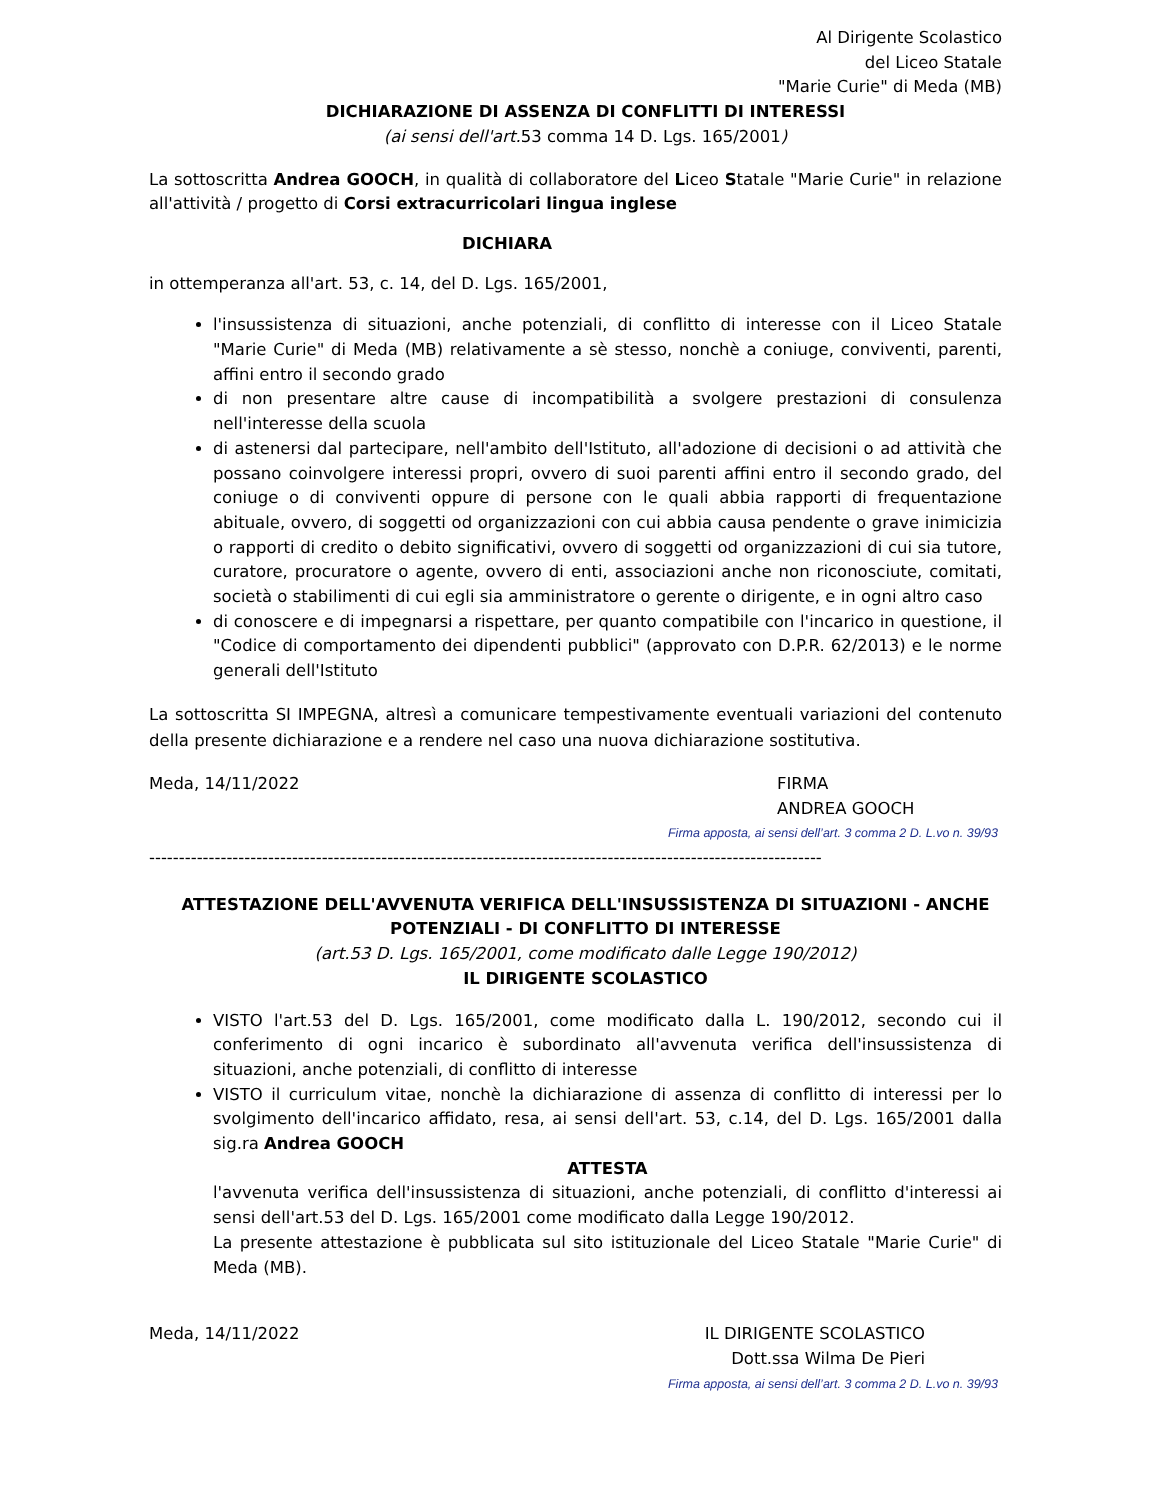Al Dirigente Scolastico
del Liceo Statale
"Marie Curie" di Meda (MB)
DICHIARAZIONE DI ASSENZA DI CONFLITTI DI INTERESSI
(ai sensi dell'art. 53 comma 14 D. Lgs. 165/2001)
La sottoscritta Andrea GOOCH, in qualità di collaboratore del Liceo Statale "Marie Curie" in relazione all'attività / progetto di Corsi extracurricolari lingua inglese
DICHIARA
in ottemperanza all'art. 53, c. 14, del D. Lgs. 165/2001,
l'insussistenza di situazioni, anche potenziali, di conflitto di interesse con il Liceo Statale "Marie Curie" di Meda (MB) relativamente a sè stesso, nonchè a coniuge, conviventi, parenti, affini entro il secondo grado
di non presentare altre cause di incompatibilità a svolgere prestazioni di consulenza nell'interesse della scuola
di astenersi dal partecipare, nell'ambito dell'Istituto, all'adozione di decisioni o ad attività che possano coinvolgere interessi propri, ovvero di suoi parenti affini entro il secondo grado, del coniuge o di conviventi oppure di persone con le quali abbia rapporti di frequentazione abituale, ovvero, di soggetti od organizzazioni con cui abbia causa pendente o grave inimicizia o rapporti di credito o debito significativi, ovvero di soggetti od organizzazioni di cui sia tutore, curatore, procuratore o agente, ovvero di enti, associazioni anche non riconosciute, comitati, società o stabilimenti di cui egli sia amministratore o gerente o dirigente, e in ogni altro caso
di conoscere e di impegnarsi a rispettare, per quanto compatibile con l'incarico in questione, il "Codice di comportamento dei dipendenti pubblici" (approvato con D.P.R. 62/2013) e le norme generali dell'Istituto
La sottoscritta SI IMPEGNA, altresì a comunicare tempestivamente eventuali variazioni del contenuto della presente dichiarazione e a rendere nel caso una nuova dichiarazione sostitutiva.
Meda, 14/11/2022 FIRMA
ANDREA GOOCH
Firma apposta, ai sensi dell’art. 3 comma 2 D. L.vo n. 39/93
-----------------------------------------------------------------------------------------------------------------
ATTESTAZIONE DELL'AVVENUTA VERIFICA DELL'INSUSSISTENZA DI SITUAZIONI - ANCHE POTENZIALI - DI CONFLITTO DI INTERESSE
(art.53 D. Lgs. 165/2001, come modificato dalle Legge 190/2012)
IL DIRIGENTE SCOLASTICO
VISTO l'art.53 del D. Lgs. 165/2001, come modificato dalla L. 190/2012, secondo cui il conferimento di ogni incarico è subordinato all'avvenuta verifica dell'insussistenza di situazioni, anche potenziali, di conflitto di interesse
VISTO il curriculum vitae, nonchè la dichiarazione di assenza di conflitto di interessi per lo svolgimento dell'incarico affidato, resa, ai sensi dell'art. 53, c.14, del D. Lgs. 165/2001 dalla sig.ra Andrea GOOCH
ATTESTA
l'avvenuta verifica dell'insussistenza di situazioni, anche potenziali, di conflitto d'interessi ai sensi dell'art.53 del D. Lgs. 165/2001 come modificato dalla Legge 190/2012.
La presente attestazione è pubblicata sul sito istituzionale del Liceo Statale "Marie Curie" di Meda (MB).
Meda, 14/11/2022 IL DIRIGENTE SCOLASTICO
Dott.ssa Wilma De Pieri
Firma apposta, ai sensi dell’art. 3 comma 2 D. L.vo n. 39/93